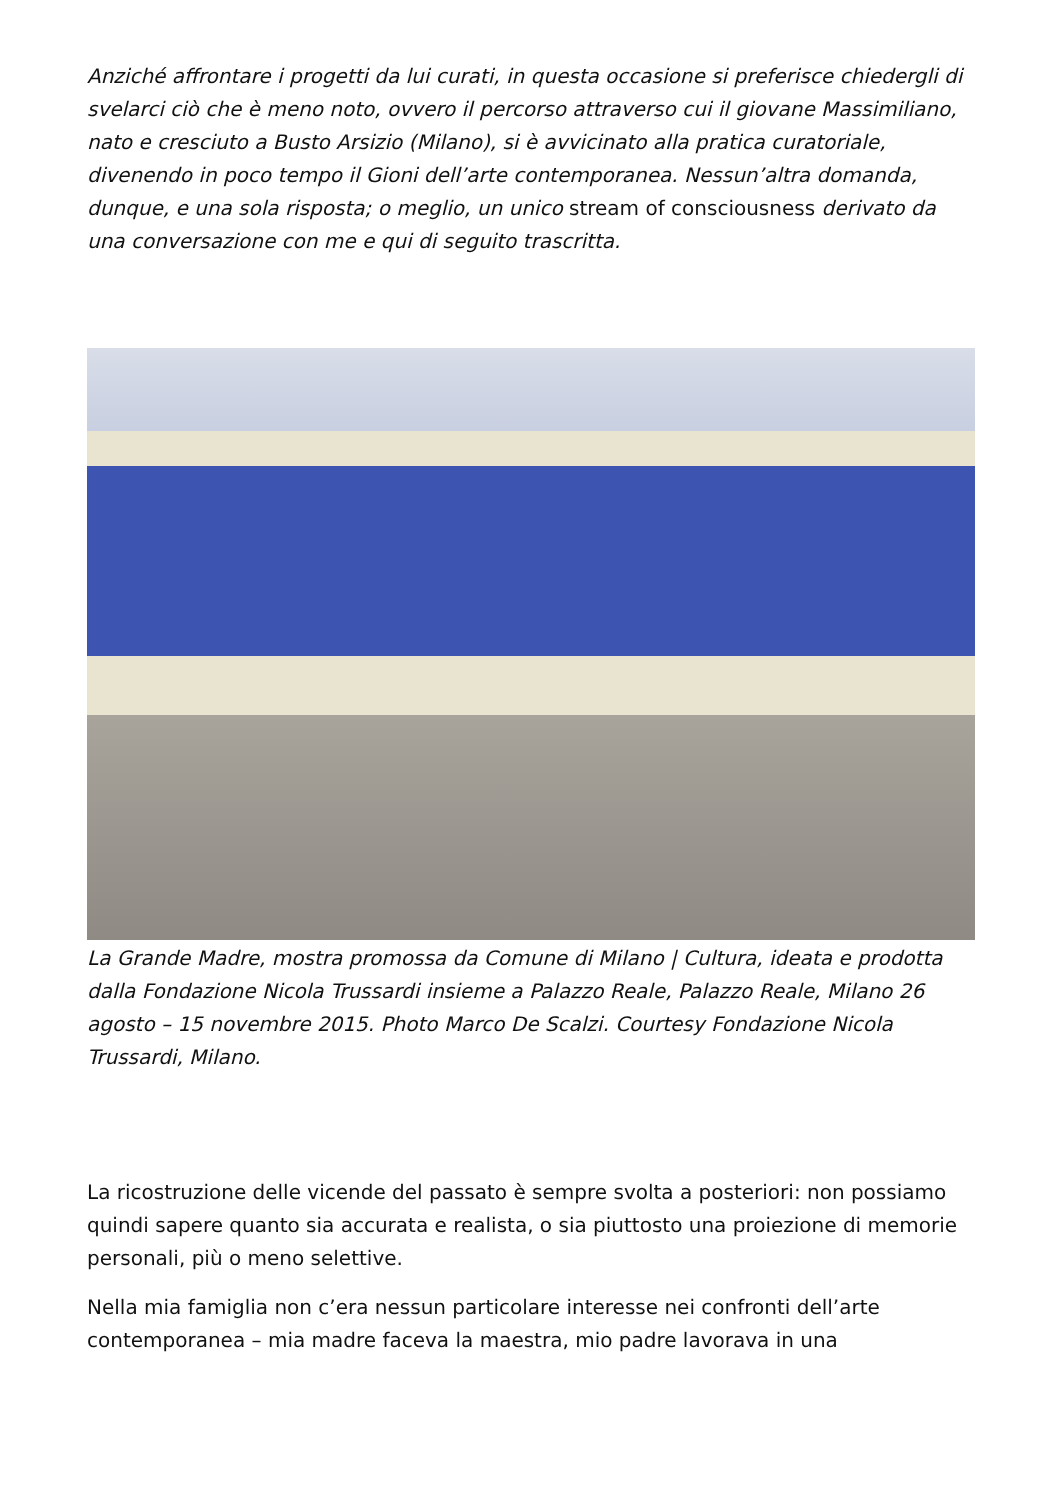Anziché affrontare i progetti da lui curati, in questa occasione si preferisce chiedergli di svelarci ciò che è meno noto, ovvero il percorso attraverso cui il giovane Massimiliano, nato e cresciuto a Busto Arsizio (Milano), si è avvicinato alla pratica curatoriale, divenendo in poco tempo il Gioni dell’arte contemporanea. Nessun’altra domanda, dunque, e una sola risposta; o meglio, un unico stream of consciousness derivato da una conversazione con me e qui di seguito trascritta.
La Grande Madre, mostra promossa da Comune di Milano | Cultura, ideata e prodotta dalla Fondazione Nicola Trussardi insieme a Palazzo Reale, Palazzo Reale, Milano 26 agosto – 15 novembre 2015. Photo Marco De Scalzi. Courtesy Fondazione Nicola Trussardi, Milano.
La ricostruzione delle vicende del passato è sempre svolta a posteriori: non possiamo quindi sapere quanto sia accurata e realista, o sia piuttosto una proiezione di memorie personali, più o meno selettive.
Nella mia famiglia non c’era nessun particolare interesse nei confronti dell’arte contemporanea – mia madre faceva la maestra, mio padre lavorava in una